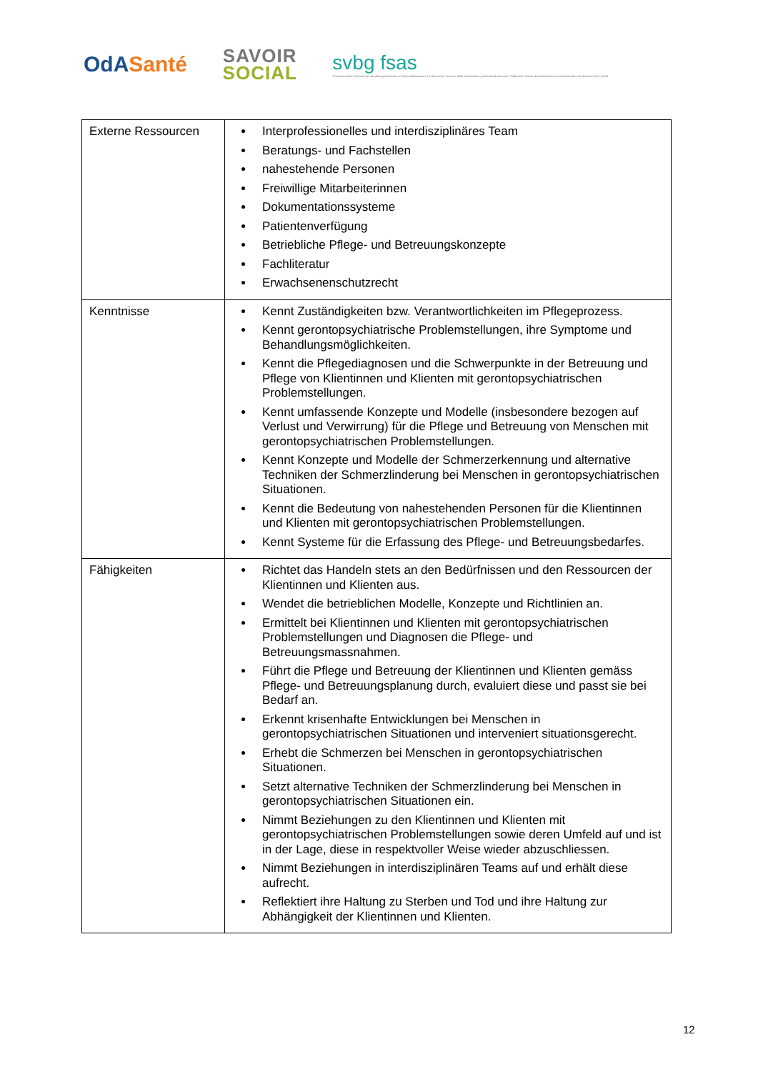OdA Santé
SAVOIR
SOCIAL
svbg fsas
Schweizerischer Verband der Berufsorganisationen im Gesundheitswesen | Federazione Svizzera delle Associazioni professionali sanitarie | Fédération Suisse des Associations professionnelles du domaine de la Santé
| Externe Ressourcen | Interprofessionelles und interdisziplinäres Team Beratungs- und Fachstellen nahestehende Personen Freiwillige Mitarbeiterinnen Dokumentationssysteme Patientenverfügung Betriebliche Pflege- und Betreuungskonzepte Fachliteratur Erwachsenenschutzrecht |
| Kenntnisse | Kennt Zuständigkeiten bzw. Verantwortlichkeiten im Pflegeprozess. Kennt gerontopsychiatrische Problemstellungen, ihre Symptome und Behandlungsmöglichkeiten. Kennt die Pflegediagnosen und die Schwerpunkte in der Betreuung und Pflege von Klientinnen und Klienten mit gerontopsychiatrischen Problemstellungen. Kennt umfassende Konzepte und Modelle (insbesondere bezogen auf Verlust und Verwirrung) für die Pflege und Betreuung von Menschen mit gerontopsychiatrischen Problemstellungen. Kennt Konzepte und Modelle der Schmerzerkennung und alternative Techniken der Schmerzlinderung bei Menschen in gerontopsychiatrischen Situationen. Kennt die Bedeutung von nahestehenden Personen für die Klientinnen und Klienten mit gerontopsychiatrischen Problemstellungen. Kennt Systeme für die Erfassung des Pflege- und Betreuungsbedarfes. |
| Fähigkeiten | Richtet das Handeln stets an den Bedürfnissen und den Ressourcen der Klientinnen und Klienten aus. Wendet die betrieblichen Modelle, Konzepte und Richtlinien an. Ermittelt bei Klientinnen und Klienten mit gerontopsychiatrischen Problemstellungen und Diagnosen die Pflege- und Betreuungsmassnahmen. Führt die Pflege und Betreuung der Klientinnen und Klienten gemäss Pflege- und Betreuungsplanung durch, evaluiert diese und passt sie bei Bedarf an. Erkennt krisenhafte Entwicklungen bei Menschen in gerontopsychiatrischen Situationen und interveniert situationsgerecht. Erhebt die Schmerzen bei Menschen in gerontopsychiatrischen Situationen. Setzt alternative Techniken der Schmerzlinderung bei Menschen in gerontopsychiatrischen Situationen ein. Nimmt Beziehungen zu den Klientinnen und Klienten mit gerontopsychiatrischen Problemstellungen sowie deren Umfeld auf und ist in der Lage, diese in respektvoller Weise wieder abzuschliessen. Nimmt Beziehungen in interdisziplinären Teams auf und erhält diese aufrecht. Reflektiert ihre Haltung zu Sterben und Tod und ihre Haltung zur Abhängigkeit der Klientinnen und Klienten. |
12